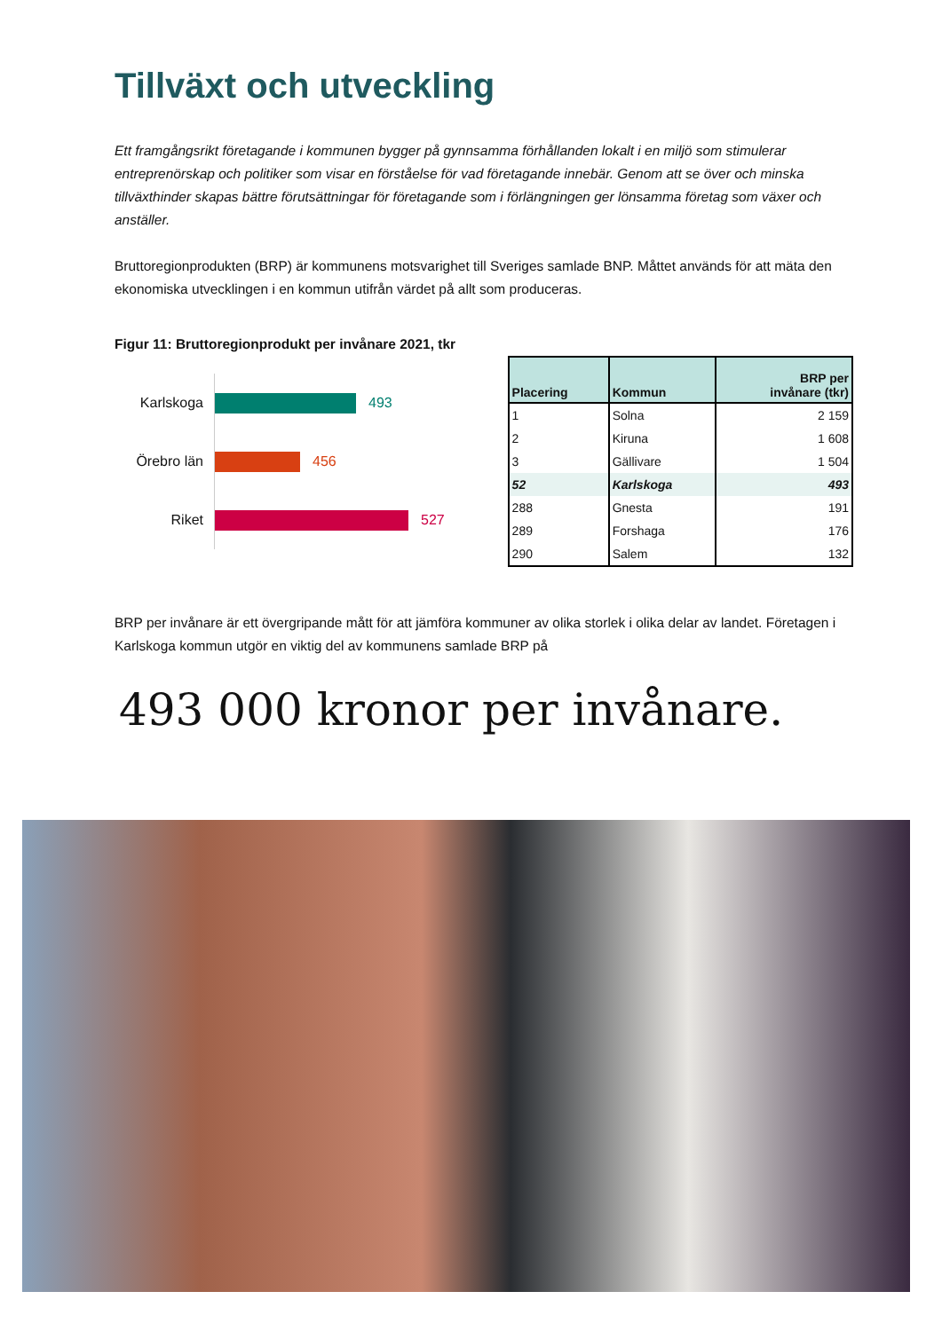Tillväxt och utveckling
Ett framgångsrikt företagande i kommunen bygger på gynnsamma förhållanden lokalt i en miljö som stimulerar entreprenörskap och politiker som visar en förståelse för vad företagande innebär. Genom att se över och minska tillväxthinder skapas bättre förutsättningar för företagande som i förlängningen ger lönsamma företag som växer och anställer.
Bruttoregionprodukten (BRP) är kommunens motsvarighet till Sveriges samlade BNP. Måttet används för att mäta den ekonomiska utvecklingen i en kommun utifrån värdet på allt som produceras.
Figur 11: Bruttoregionprodukt per invånare 2021, tkr
Karlskoga
493
Örebro län
456
Riket
527
| Placering | Kommun | BRP per invånare (tkr) |
| --- | --- | --- |
| 1 | Solna | 2 159 |
| 2 | Kiruna | 1 608 |
| 3 | Gällivare | 1 504 |
| 52 | Karlskoga | 493 |
| 288 | Gnesta | 191 |
| 289 | Forshaga | 176 |
| 290 | Salem | 132 |
BRP per invånare är ett övergripande mått för att jämföra kommuner av olika storlek i olika delar av landet. Företagen i Karlskoga kommun utgör en viktig del av kommunens samlade BRP på
493 000 kronor per invånare.